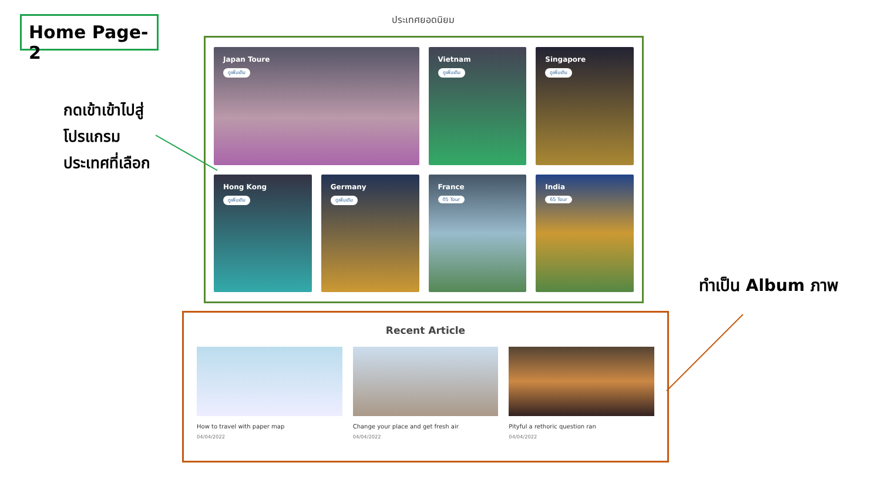Home Page-2
กดเข้าเข้าไปสู่
โปรแกรม
ประเทศที่เลือก
ประเทศยอดนิยม
Japan Toure
ดูเพิ่มเติม
Vietnam
ดูเพิ่มเติม
Singapore
ดูเพิ่มเติม
Hong Kong
ดูเพิ่มเติม
Germany
ดูเพิ่มเติม
France
05 Tour
India
65 Tour
ทำเป็น Album ภาพ
Recent Article
How to travel with paper map
04/04/2022
Change your place and get fresh air
04/04/2022
Pityful a rethoric question ran
04/04/2022